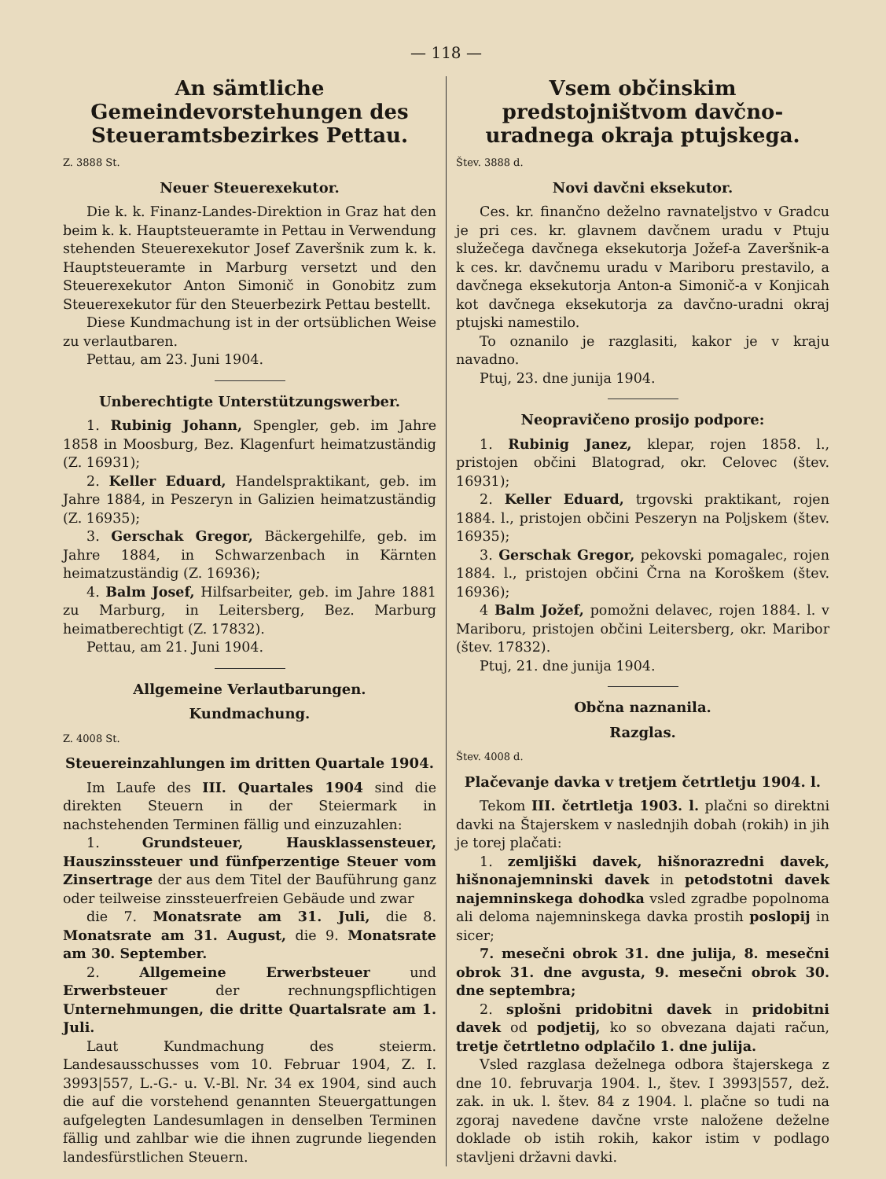— 118 —
An sämtliche Gemeindevorstehungen des Steueramtsbezirkes Pettau.
Z. 3888 St.
Neuer Steuerexekutor.
Die k. k. Finanz-Landes-Direktion in Graz hat den beim k. k. Hauptsteueramte in Pettau in Verwendung stehenden Steuerexekutor Josef Zaveršnik zum k. k. Hauptsteueramte in Marburg versetzt und den Steuerexekutor Anton Simonič in Gonobitz zum Steuerexekutor für den Steuerbezirk Pettau bestellt.
Diese Kundmachung ist in der ortsüblichen Weise zu verlautbaren.
Pettau, am 23. Juni 1904.
Unberechtigte Unterstützungswerber.
1. Rubinig Johann, Spengler, geb. im Jahre 1858 in Moosburg, Bez. Klagenfurt heimatzuständig (Z. 16931);
2. Keller Eduard, Handelspraktikant, geb. im Jahre 1884, in Peszeryn in Galizien heimatzuständig (Z. 16935);
3. Gerschak Gregor, Bäckergehilfe, geb. im Jahre 1884, in Schwarzenbach in Kärnten heimatzuständig (Z. 16936);
4. Balm Josef, Hilfsarbeiter, geb. im Jahre 1881 zu Marburg, in Leitersberg, Bez. Marburg heimatberechtigt (Z. 17832).
Pettau, am 21. Juni 1904.
Allgemeine Verlautbarungen.
Kundmachung.
Z. 4008 St.
Steuereinzahlungen im dritten Quartale 1904.
Im Laufe des III. Quartales 1904 sind die direkten Steuern in der Steiermark in nachstehenden Terminen fällig und einzuzahlen:
1. Grundsteuer, Hausklassensteuer, Hauszinssteuer und fünfperzentige Steuer vom Zinsertrage der aus dem Titel der Bauführung ganz oder teilweise zinssteuerfreien Gebäude und zwar
die 7. Monatsrate am 31. Juli, die 8. Monatsrate am 31. August, die 9. Monatsrate am 30. September.
2. Allgemeine Erwerbsteuer und Erwerbsteuer der rechnungspflichtigen Unternehmungen, die dritte Quartalsrate am 1. Juli.
Laut Kundmachung des steierm. Landesausschusses vom 10. Februar 1904, Z. I. 3993|557, L.-G.- u. V.-Bl. Nr. 34 ex 1904, sind auch die auf die vorstehend genannten Steuergattungen aufgelegten Landesumlagen in denselben Terminen fällig und zahlbar wie die ihnen zugrunde liegenden landesfürstlichen Steuern.
Vsem občinskim predstojništvom davčno-uradnega okraja ptujskega.
Štev. 3888 d.
Novi davčni eksekutor.
Ces. kr. finančno deželno ravnateljstvo v Gradcu je pri ces. kr. glavnem davčnem uradu v Ptuju služečega davčnega eksekutorja Jožef-a Zaveršnik-a k ces. kr. davčnemu uradu v Mariboru prestavilo, a davčnega eksekutorja Anton-a Simonič-a v Konjicah kot davčnega eksekutorja za davčno-uradni okraj ptujski namestilo.
To oznanilo je razglasiti, kakor je v kraju navadno.
Ptuj, 23. dne junija 1904.
Neopravičeno prosijo podpore:
1. Rubinig Janez, klepar, rojen 1858. l., pristojen občini Blatograd, okr. Celovec (štev. 16931);
2. Keller Eduard, trgovski praktikant, rojen 1884. l., pristojen občini Peszeryn na Poljskem (štev. 16935);
3. Gerschak Gregor, pekovski pomagalec, rojen 1884. l., pristojen občini Črna na Koroškem (štev. 16936);
4 Balm Jožef, pomožni delavec, rojen 1884. l. v Mariboru, pristojen občini Leitersberg, okr. Maribor (štev. 17832).
Ptuj, 21. dne junija 1904.
Občna naznanila.
Razglas.
Štev. 4008 d.
Plačevanje davka v tretjem četrtletju 1904. l.
Tekom III. četrtletja 1903. l. plačni so direktni davki na Štajerskem v naslednjih dobah (rokih) in jih je torej plačati:
1. zemljiški davek, hišnorazredni davek, hišnonajemninski davek in petodstotni davek najemninskega dohodka vsled zgradbe popolnoma ali deloma najemninskega davka prostih poslopij in sicer;
7. mesečni obrok 31. dne julija, 8. mesečni obrok 31. dne avgusta, 9. mesečni obrok 30. dne septembra;
2. splošni pridobitni davek in pridobitni davek od podjetij, ko so obvezana dajati račun, tretje četrtletno odplačilo 1. dne julija.
Vsled razglasa deželnega odbora štajerskega z dne 10. februvarja 1904. l., štev. I 3993|557, dež. zak. in uk. l. štev. 84 z 1904. l. plačne so tudi na zgoraj navedene davčne vrste naložene deželne doklade ob istih rokih, kakor istim v podlago stavljeni državni davki.